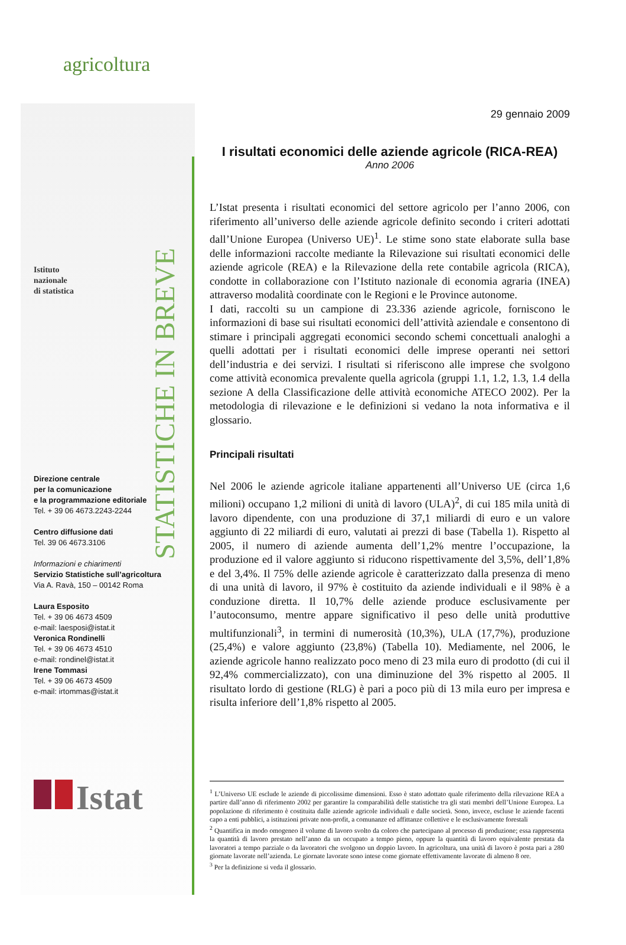agricoltura
Istituto
nazionale
di statistica
STATISTICHE IN BREVE
Direzione centrale
per la comunicazione
e la programmazione editoriale
Tel. + 39 06 4673.2243-2244
Centro diffusione dati
Tel. 39 06 4673.3106
Informazioni e chiarimenti
Servizio Statistiche sull’agricoltura
Via A. Ravà, 150 – 00142 Roma
Laura Esposito
Tel. + 39 06 4673 4509
e-mail: laesposi@istat.it
Veronica Rondinelli
Tel. + 39 06 4673 4510
e-mail: rondinel@istat.it
Irene Tommasi
Tel. + 39 06 4673 4509
e-mail: irtommas@istat.it
Istat
29 gennaio 2009
I risultati economici delle aziende agricole (RICA-REA)
Anno 2006
L’Istat presenta i risultati economici del settore agricolo per l’anno 2006, con riferimento all’universo delle aziende agricole definito secondo i criteri adottati dall’Unione Europea (Universo UE)<sup>1</sup>. Le stime sono state elaborate sulla base delle informazioni raccolte mediante la Rilevazione sui risultati economici delle aziende agricole (REA) e la Rilevazione della rete contabile agricola (RICA), condotte in collaborazione con l’Istituto nazionale di economia agraria (INEA) attraverso modalità coordinate con le Regioni e le Province autonome.
I dati, raccolti su un campione di 23.336 aziende agricole, forniscono le informazioni di base sui risultati economici dell’attività aziendale e consentono di stimare i principali aggregati economici secondo schemi concettuali analoghi a quelli adottati per i risultati economici delle imprese operanti nei settori dell’industria e dei servizi. I risultati si riferiscono alle imprese che svolgono come attività economica prevalente quella agricola (gruppi 1.1, 1.2, 1.3, 1.4 della sezione A della Classificazione delle attività economiche ATECO 2002). Per la metodologia di rilevazione e le definizioni si vedano la nota informativa e il glossario.
Principali risultati
Nel 2006 le aziende agricole italiane appartenenti all’Universo UE (circa 1,6 milioni) occupano 1,2 milioni di unità di lavoro (ULA)<sup>2</sup>, di cui 185 mila unità di lavoro dipendente, con una produzione di 37,1 miliardi di euro e un valore aggiunto di 22 miliardi di euro, valutati ai prezzi di base (Tabella 1). Rispetto al 2005, il numero di aziende aumenta dell’1,2% mentre l’occupazione, la produzione ed il valore aggiunto si riducono rispettivamente del 3,5%, dell’1,8% e del 3,4%. Il 75% delle aziende agricole è caratterizzato dalla presenza di meno di una unità di lavoro, il 97% è costituito da aziende individuali e il 98% è a conduzione diretta. Il 10,7% delle aziende produce esclusivamente per l’autoconsumo, mentre appare significativo il peso delle unità produttive multifunzionali<sup>3</sup>, in termini di numerosità (10,3%), ULA (17,7%), produzione (25,4%) e valore aggiunto (23,8%) (Tabella 10). Mediamente, nel 2006, le aziende agricole hanno realizzato poco meno di 23 mila euro di prodotto (di cui il 92,4% commercializzato), con una diminuzione del 3% rispetto al 2005. Il risultato lordo di gestione (RLG) è pari a poco più di 13 mila euro per impresa e risulta inferiore dell’1,8% rispetto al 2005.
<sup>1</sup> L’Universo UE esclude le aziende di piccolissime dimensioni. Esso è stato adottato quale riferimento della rilevazione REA a partire dall’anno di riferimento 2002 per garantire la comparabilità delle statistiche tra gli stati membri dell’Unione Europea. La popolazione di riferimento è costituita dalle aziende agricole individuali e dalle società. Sono, invece, escluse le aziende facenti capo a enti pubblici, a istituzioni private non-profit, a comunanze ed affittanze collettive e le esclusivamente forestali
<sup>2</sup> Quantifica in modo omogeneo il volume di lavoro svolto da coloro che partecipano al processo di produzione; essa rappresenta la quantità di lavoro prestato nell’anno da un occupato a tempo pieno, oppure la quantità di lavoro equivalente prestata da lavoratori a tempo parziale o da lavoratori che svolgono un doppio lavoro. In agricoltura, una unità di lavoro è posta pari a 280 giornate lavorate nell’azienda. Le giornate lavorate sono intese come giornate effettivamente lavorate di almeno 8 ore.
<sup>3</sup> Per la definizione si veda il glossario.